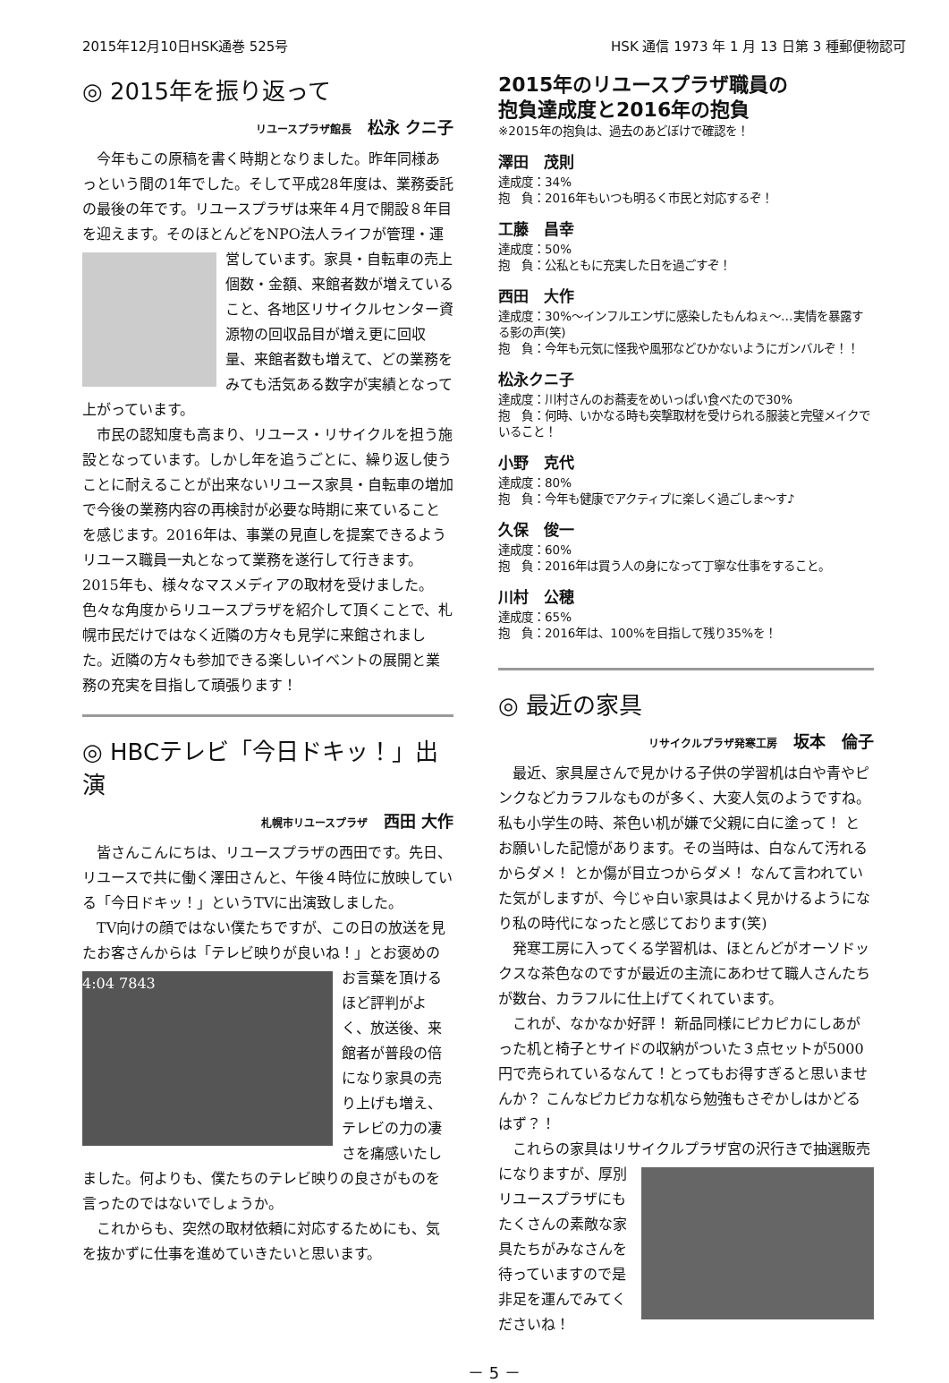2015年12月10日HSK通巻 525号 HSK 通信 1973 年 1 月 13 日第 3 種郵便物認可
◎ 2015年を振り返って
リユースプラザ館長　松永 クニ子
今年もこの原稿を書く時期となりました。昨年同様あっという間の1年でした。そして平成28年度は、業務委託の最後の年です。リユースプラザは来年４月で開設８年目を迎えます。そのほとんどをNPO法人ライフが管理・運営しています。家具・自転車の売上 個数・金額、来館者数が増えていること、各地区リサイクルセンター資源物の回収品目が増え更に回収量、来館者数も増えて、どの業務をみても活気ある数字が実績となって上がっています。
市民の認知度も高まり、リユース・リサイクルを担う施設となっています。しかし年を追うごとに、繰り返し使うことに耐えることが出来ないリユース家具・自転車の増加で今後の業務内容の再検討が必要な時期に来ていることを感じます。2016年は、事業の見直しを提案できるようリユース職員一丸となって業務を遂行して行きます。2015年も、様々なマスメディアの取材を受けました。色々な角度からリユースプラザを紹介して頂くことで、札幌市民だけではなく近隣の方々も見学に来館されました。近隣の方々も参加できる楽しいイベントの展開と業務の充実を目指して頑張ります！
◎ HBCテレビ「今日ドキッ！」出演
札幌市リユースプラザ　西田 大作
皆さんこんにちは、リユースプラザの西田です。先日、リユースで共に働く澤田さんと、午後４時位に放映している「今日ドキッ！」というTVに出演致しました。
TV向けの顔ではない僕たちですが、この日の放送を見たお客さんからは「テレビ映りが良いね！」と 4:04 7843 お褒めのお言葉を頂けるほど評判がよく、放送後、来館者が普段の倍になり家具の売り上げも増え、テレビの力の凄さを痛感いたしました。何よりも、僕たちのテレビ映りの良さがものを言ったのではないでしょうか。
これからも、突然の取材依頼に対応するためにも、気を抜かずに仕事を進めていきたいと思います。
2015年のリユースプラザ職員の
抱負達成度と2016年の抱負
※2015年の抱負は、過去のあどぼけで確認を！
澤田　茂則
達成度：34%
抱　負：2016年もいつも明るく市民と対応するぞ！
工藤　昌幸
達成度：50%
抱　負：公私ともに充実した日を過ごすぞ！
西田　大作
達成度：30%～インフルエンザに感染したもんねぇ～…実情を暴露する影の声(笑)
抱　負：今年も元気に怪我や風邪などひかないようにガンバルぞ！！
松永クニ子
達成度：川村さんのお蕎麦をめいっぱい食べたので30%
抱　負：何時、いかなる時も突撃取材を受けられる服装と完璧メイクでいること！
小野　克代
達成度：80%
抱　負：今年も健康でアクティブに楽しく過ごしま～す♪
久保　俊一
達成度：60%
抱　負：2016年は買う人の身になって丁寧な仕事をすること。
川村　公穂
達成度：65%
抱　負：2016年は、100%を目指して残り35%を！
◎ 最近の家具
リサイクルプラザ発寒工房　坂本　倫子
最近、家具屋さんで見かける子供の学習机は白や青やピンクなどカラフルなものが多く、大変人気のようですね。私も小学生の時、茶色い机が嫌で父親に白に塗って！ とお願いした記憶があります。その当時は、白なんて汚れるからダメ！ とか傷が目立つからダメ！ なんて言われていた気がしますが、今じゃ白い家具はよく見かけるようになり私の時代になったと感じております(笑)
発寒工房に入ってくる学習机は、ほとんどがオーソドックスな茶色なのですが最近の主流にあわせて職人さんたちが数台、カラフルに仕上げてくれています。
これが、なかなか好評！ 新品同様にピカピカにしあがった机と椅子とサイドの収納がついた３点セットが5000円で売られているなんて！とってもお得すぎると思いませんか？ こんなピカピカな机なら勉強もさぞかしはかどるはず？！
これらの家具はリサイクルプラザ宮の沢行きで抽選 販売になりますが、厚別リユースプラザにもたくさんの素敵な家具たちがみなさんを待っていますので是非足を運んでみてくださいね！
－ 5 －